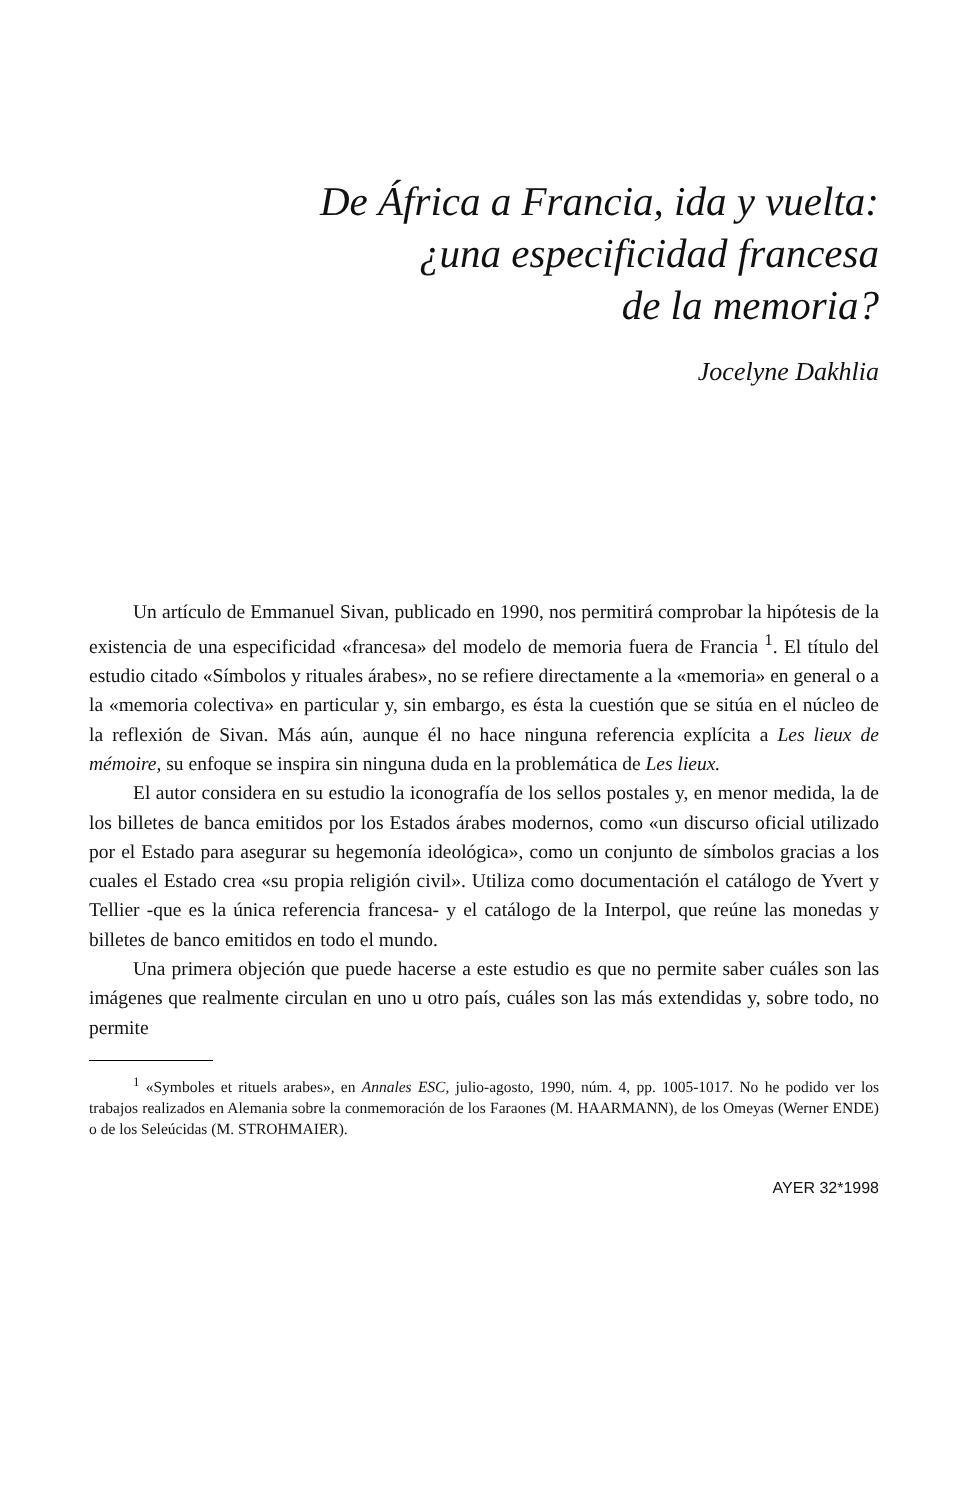De África a Francia, ida y vuelta:
¿una especificidad francesa
de la memoria?
Jocelyne Dakhlia
Un artículo de Emmanuel Sivan, publicado en 1990, nos permitirá comprobar la hipótesis de la existencia de una especificidad «francesa» del modelo de memoria fuera de Francia <sup>1</sup>. El título del estudio citado «Símbolos y rituales árabes», no se refiere directamente a la «memoria» en general o a la «memoria colectiva» en particular y, sin embargo, es ésta la cuestión que se sitúa en el núcleo de la reflexión de Sivan. Más aún, aunque él no hace ninguna referencia explícita a Les lieux de mémoire, su enfoque se inspira sin ninguna duda en la problemática de Les lieux.
El autor considera en su estudio la iconografía de los sellos postales y, en menor medida, la de los billetes de banca emitidos por los Estados árabes modernos, como «un discurso oficial utilizado por el Estado para asegurar su hegemonía ideológica», como un conjunto de símbolos gracias a los cuales el Estado crea «su propia religión civil». Utiliza como documentación el catálogo de Yvert y Tellier -que es la única referencia francesa- y el catálogo de la Interpol, que reúne las monedas y billetes de banco emitidos en todo el mundo.
Una primera objeción que puede hacerse a este estudio es que no permite saber cuáles son las imágenes que realmente circulan en uno u otro país, cuáles son las más extendidas y, sobre todo, no permite
<sup>1</sup> «Symboles et rituels arabes», en Annales ESC, julio-agosto, 1990, núm. 4, pp. 1005-1017. No he podido ver los trabajos realizados en Alemania sobre la conmemoración de los Faraones (M. HAARMANN), de los Omeyas (Werner ENDE) o de los Seleúcidas (M. STROHMAIER).
AYER 32*1998